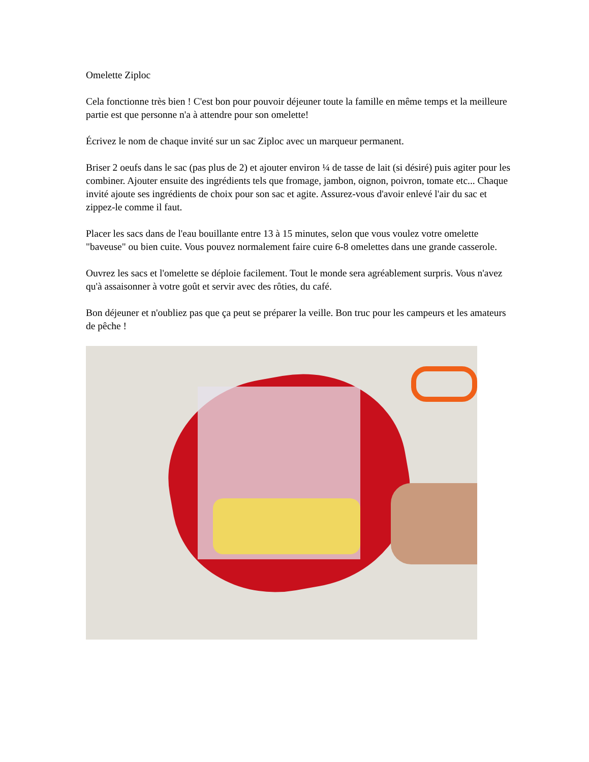Omelette Ziploc
Cela fonctionne très bien ! C'est bon pour pouvoir déjeuner toute la famille en même temps et la meilleure partie est que personne n'a à attendre pour son omelette!
Écrivez le nom de chaque invité sur un sac Ziploc avec un marqueur permanent.
Briser 2 oeufs dans le sac (pas plus de 2) et ajouter environ ¼ de tasse de lait (si désiré) puis agiter pour les combiner. Ajouter ensuite des ingrédients tels que fromage, jambon, oignon, poivron, tomate etc... Chaque invité ajoute ses ingrédients de choix pour son sac et agite. Assurez-vous d'avoir enlevé l'air du sac et zippez-le comme il faut.
Placer les sacs dans de l'eau bouillante entre 13 à 15 minutes, selon que vous voulez votre omelette "baveuse" ou bien cuite. Vous pouvez normalement faire cuire 6-8 omelettes dans une grande casserole.
Ouvrez les sacs et l'omelette se déploie facilement. Tout le monde sera agréablement surpris. Vous n'avez qu'à assaisonner à votre goût et servir avec des rôties, du café.
Bon déjeuner et n'oubliez pas que ça peut se préparer la veille. Bon truc pour les campeurs et les amateurs de pêche !